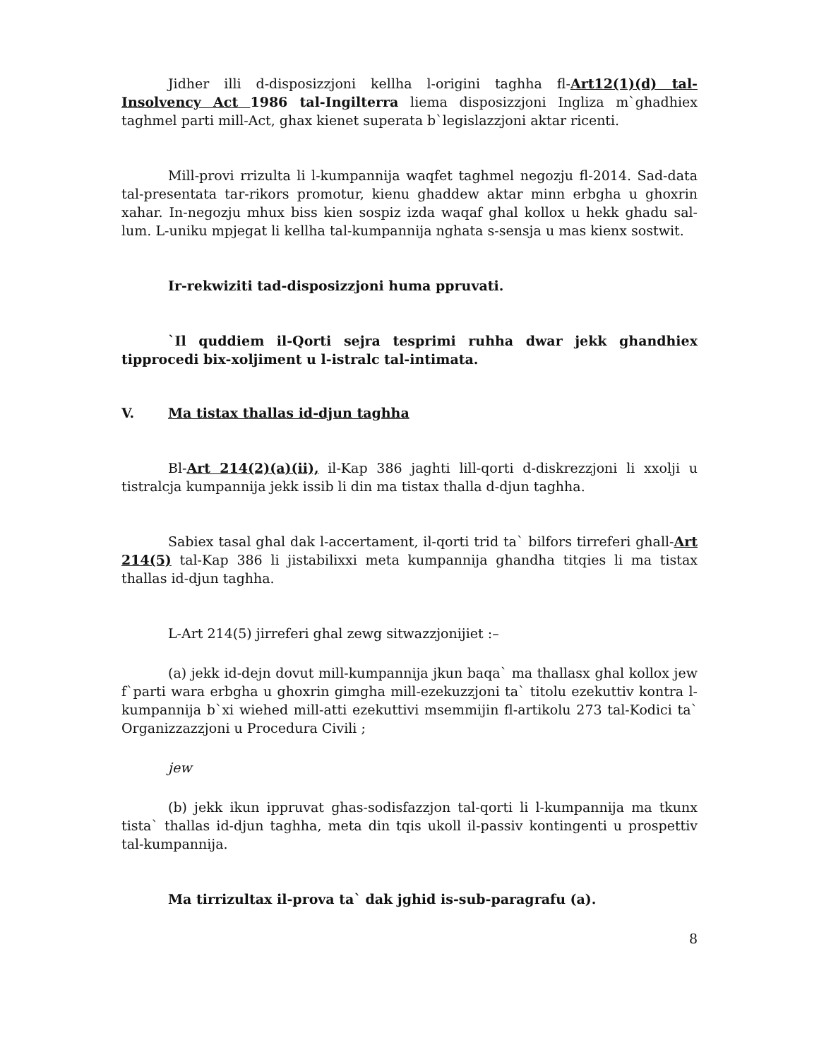Jidher illi d-disposizzjoni kellha l-origini taghha fl-Art12(1)(d) tal-Insolvency Act 1986 tal-Ingilterra liema disposizzjoni Ingliza m`ghadhiex taghmel parti mill-Act, ghax kienet superata b`legislazzjoni aktar ricenti.
Mill-provi rrizulta li l-kumpannija waqfet taghmel negozju fl-2014. Sad-data tal-presentata tar-rikors promotur, kienu ghaddew aktar minn erbgha u ghoxrin xahar. In-negozju mhux biss kien sospiz izda waqaf ghal kollox u hekk ghadu sal-lum. L-uniku mpjegat li kellha tal-kumpannija nghata s-sensja u mas kienx sostwit.
Ir-rekwiziti tad-disposizzjoni huma ppruvati.
`Il quddiem il-Qorti sejra tesprimi ruhha dwar jekk ghandhiex tipprocedi bix-xoljiment u l-istralc tal-intimata.
V. Ma tistax thallas id-djun taghha
Bl-Art 214(2)(a)(ii), il-Kap 386 jaghti lill-qorti d-diskrezzjoni li xxolji u tistralcja kumpannija jekk issib li din ma tistax thalla d-djun taghha.
Sabiex tasal ghal dak l-accertament, il-qorti trid ta` bilfors tirreferi ghall-Art 214(5) tal-Kap 386 li jistabilixxi meta kumpannija ghandha titqies li ma tistax thallas id-djun taghha.
L-Art 214(5) jirreferi ghal zewg sitwazzjonijiet :–
(a) jekk id-dejn dovut mill-kumpannija jkun baqa` ma thallasx ghal kollox jew f`parti wara erbgha u ghoxrin gimgha mill-ezekuzzjoni ta` titolu ezekuttiv kontra l-kumpannija b`xi wiehed mill-atti ezekuttivi msemmijin fl-artikolu 273 tal-Kodici ta` Organizzazzjoni u Procedura Civili ;
jew
(b) jekk ikun ippruvat ghas-sodisfazzjon tal-qorti li l-kumpannija ma tkunx tista` thallas id-djun taghha, meta din tqis ukoll il-passiv kontingenti u prospettiv tal-kumpannija.
Ma tirrizultax il-prova ta` dak jghid is-sub-paragrafu (a).
8